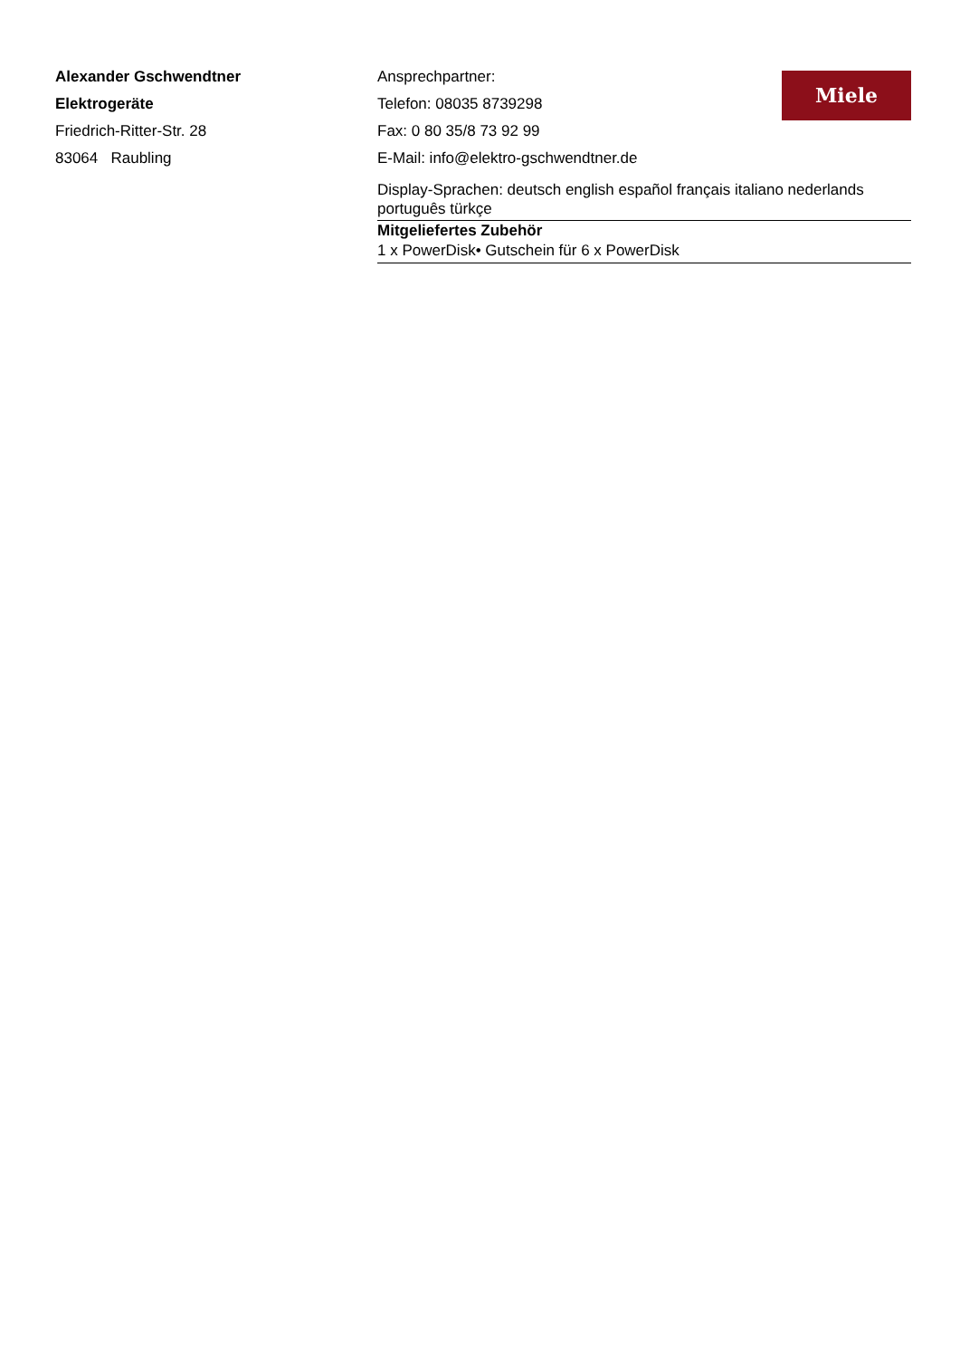Alexander Gschwendtner
Elektrogeräte
Friedrich-Ritter-Str. 28
83064 Raubling
Miele
Ansprechpartner:
Telefon: 08035 8739298
Fax: 0 80 35/8 73 92 99
E-Mail: info@elektro-gschwendtner.de
Display-Sprachen: deutsch english español français italiano nederlands português türkçe
Mitgeliefertes Zubehör
1 x PowerDisk• Gutschein für 6 x PowerDisk